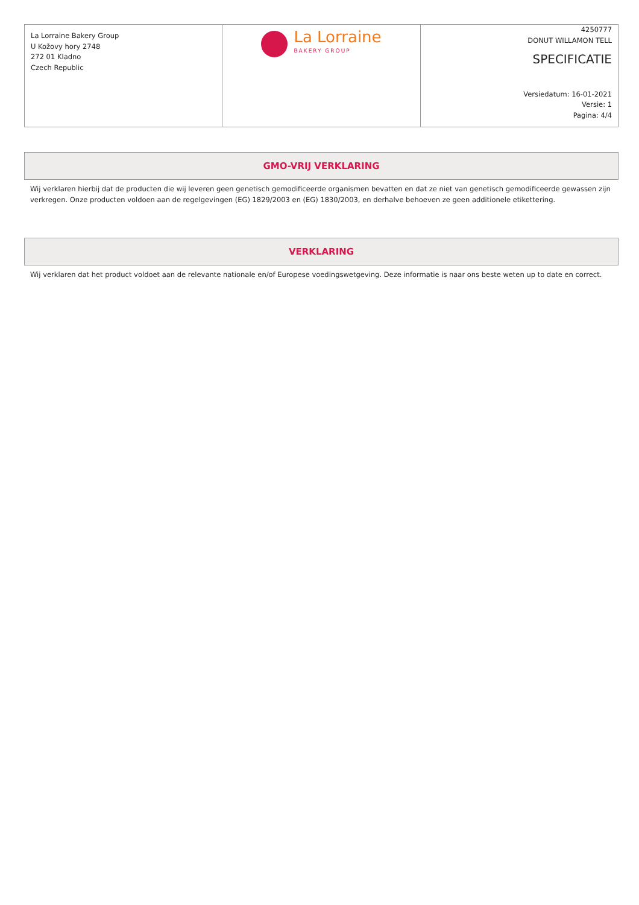| La Lorraine Bakery Group U Kožovy hory 2748 272 01 Kladno Czech Republic | La Lorraine BAKERY GROUP | 4250777 DONUT WILLAMON TELL SPECIFICATIE Versiedatum: 16-01-2021 Versie: 1 Pagina: 4/4 |
GMO-VRIJ VERKLARING
Wij verklaren hierbij dat de producten die wij leveren geen genetisch gemodificeerde organismen bevatten en dat ze niet van genetisch gemodificeerde gewassen zijn verkregen. Onze producten voldoen aan de regelgevingen (EG) 1829/2003 en (EG) 1830/2003, en derhalve behoeven ze geen additionele etikettering.
VERKLARING
Wij verklaren dat het product voldoet aan de relevante nationale en/of Europese voedingswetgeving. Deze informatie is naar ons beste weten up to date en correct.